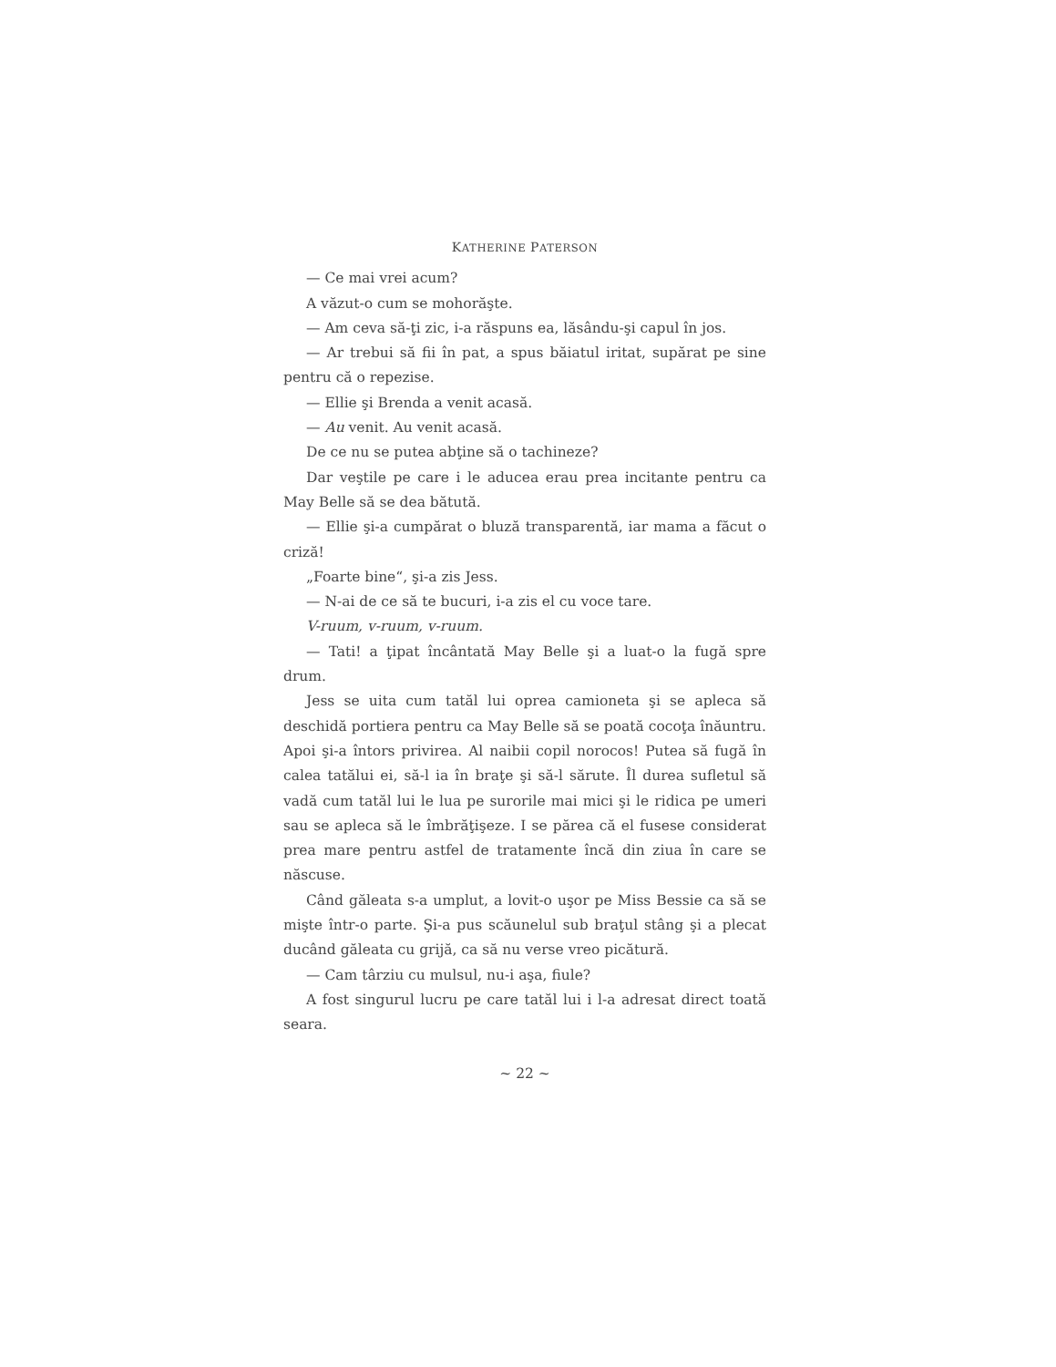KATHERINE PATERSON
— Ce mai vrei acum?
A văzut-o cum se mohorăşte.
— Am ceva să-ţi zic, i-a răspuns ea, lăsându-şi capul în jos.
— Ar trebui să fii în pat, a spus băiatul iritat, supărat pe sine pentru că o repezise.
— Ellie şi Brenda a venit acasă.
— Au venit. Au venit acasă.
De ce nu se putea abţine să o tachineze?
Dar veştile pe care i le aducea erau prea incitante pentru ca May Belle să se dea bătută.
— Ellie şi-a cumpărat o bluză transparentă, iar mama a făcut o criză!
„Foarte bine“, şi-a zis Jess.
— N-ai de ce să te bucuri, i-a zis el cu voce tare.
V-ruum, v-ruum, v-ruum.
— Tati! a ţipat încântată May Belle şi a luat-o la fugă spre drum.
Jess se uita cum tatăl lui oprea camioneta şi se apleca să deschidă portiera pentru ca May Belle să se poată cocoţa înăuntru. Apoi şi-a întors privirea. Al naibii copil norocos! Putea să fugă în calea tatălui ei, să-l ia în braţe şi să-l sărute. Îl durea sufletul să vadă cum tatăl lui le lua pe surorile mai mici şi le ridica pe umeri sau se apleca să le îmbrăţişeze. I se părea că el fusese considerat prea mare pentru astfel de tratamente încă din ziua în care se născuse.
Când găleata s-a umplut, a lovit-o uşor pe Miss Bessie ca să se mişte într-o parte. Şi-a pus scăunelul sub braţul stâng şi a plecat ducând găleata cu grijă, ca să nu verse vreo picătură.
— Cam târziu cu mulsul, nu-i aşa, fiule?
A fost singurul lucru pe care tatăl lui i l-a adresat direct toată seara.
~ 22 ~